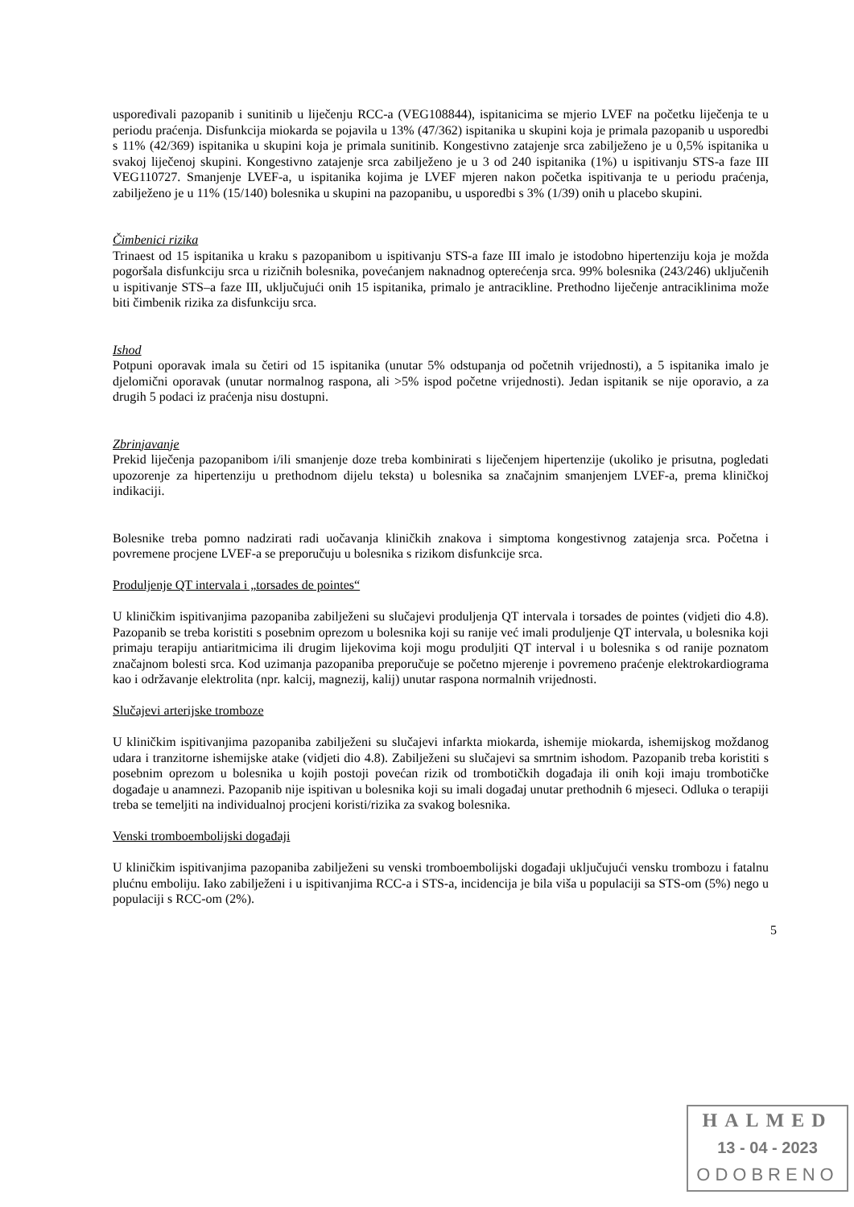uspoređivali pazopanib i sunitinib u liječenju RCC-a (VEG108844), ispitanicima se mjerio LVEF na početku liječenja te u periodu praćenja. Disfunkcija miokarda se pojavila u 13% (47/362) ispitanika u skupini koja je primala pazopanib u usporedbi s 11% (42/369) ispitanika u skupini koja je primala sunitinib. Kongestivno zatajenje srca zabilježeno je u 0,5% ispitanika u svakoj liječenoj skupini. Kongestivno zatajenje srca zabilježeno je u 3 od 240 ispitanika (1%) u ispitivanju STS-a faze III VEG110727. Smanjenje LVEF-a, u ispitanika kojima je LVEF mjeren nakon početka ispitivanja te u periodu praćenja, zabilježeno je u 11% (15/140) bolesnika u skupini na pazopanibu, u usporedbi s 3% (1/39) onih u placebo skupini.
Čimbenici rizika
Trinaest od 15 ispitanika u kraku s pazopanibom u ispitivanju STS-a faze III imalo je istodobno hipertenziju koja je možda pogoršala disfunkciju srca u rizičnih bolesnika, povećanjem naknadnog opterećenja srca. 99% bolesnika (243/246) uključenih u ispitivanje STS–a faze III, uključujući onih 15 ispitanika, primalo je antracikline. Prethodno liječenje antraciklinima može biti čimbenik rizika za disfunkciju srca.
Ishod
Potpuni oporavak imala su četiri od 15 ispitanika (unutar 5% odstupanja od početnih vrijednosti), a 5 ispitanika imalo je djelomični oporavak (unutar normalnog raspona, ali >5% ispod početne vrijednosti). Jedan ispitanik se nije oporavio, a za drugih 5 podaci iz praćenja nisu dostupni.
Zbrinjavanje
Prekid liječenja pazopanibom i/ili smanjenje doze treba kombinirati s liječenjem hipertenzije (ukoliko je prisutna, pogledati upozorenje za hipertenziju u prethodnom dijelu teksta) u bolesnika sa značajnim smanjenjem LVEF-a, prema kliničkoj indikaciji.
Bolesnike treba pomno nadzirati radi uočavanja kliničkih znakova i simptoma kongestivnog zatajenja srca. Početna i povremene procjene LVEF-a se preporučuju u bolesnika s rizikom disfunkcije srca.
Produljenje QT intervala i „torsades de pointes“
U kliničkim ispitivanjima pazopaniba zabilježeni su slučajevi produljenja QT intervala i torsades de pointes (vidjeti dio 4.8). Pazopanib se treba koristiti s posebnim oprezom u bolesnika koji su ranije već imali produljenje QT intervala, u bolesnika koji primaju terapiju antiaritmicima ili drugim lijekovima koji mogu produljiti QT interval i u bolesnika s od ranije poznatom značajnom bolesti srca. Kod uzimanja pazopaniba preporučuje se početno mjerenje i povremeno praćenje elektrokardiograma kao i održavanje elektrolita (npr. kalcij, magnezij, kalij) unutar raspona normalnih vrijednosti.
Slučajevi arterijske tromboze
U kliničkim ispitivanjima pazopaniba zabilježeni su slučajevi infarkta miokarda, ishemije miokarda, ishemijskog moždanog udara i tranzitorne ishemijske atake (vidjeti dio 4.8). Zabilježeni su slučajevi sa smrtnim ishodom. Pazopanib treba koristiti s posebnim oprezom u bolesnika u kojih postoji povećan rizik od trombotičkih događaja ili onih koji imaju trombotičke događaje u anamnezi. Pazopanib nije ispitivan u bolesnika koji su imali događaj unutar prethodnih 6 mjeseci. Odluka o terapiji treba se temeljiti na individualnoj procjeni koristi/rizika za svakog bolesnika.
Venski tromboembolijski događaji
U kliničkim ispitivanjima pazopaniba zabilježeni su venski tromboembolijski događaji uključujući vensku trombozu i fatalnu plućnu emboliju. Iako zabilježeni i u ispitivanjima RCC-a i STS-a, incidencija je bila viša u populaciji sa STS-om (5%) nego u populaciji s RCC-om (2%).
5
HALMED
13 - 04 - 2023
ODOBRENO